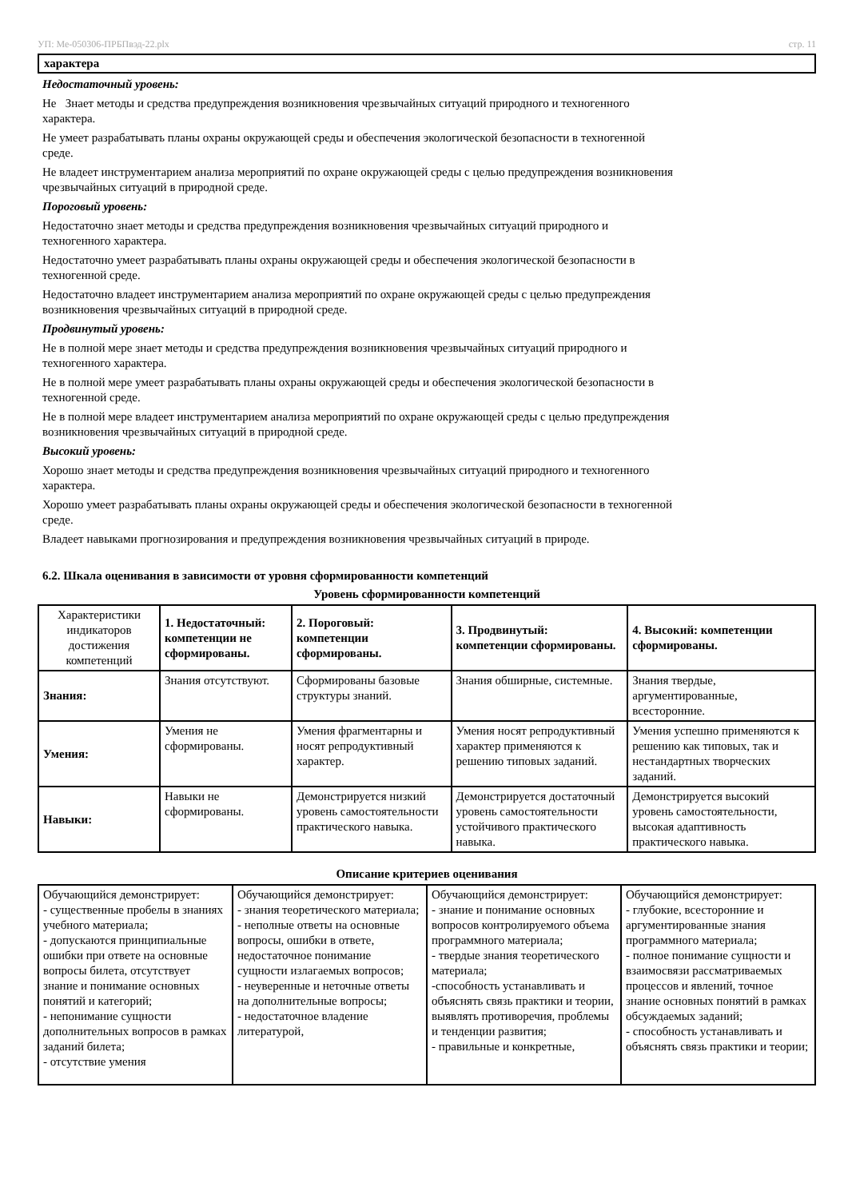УП: Ме-050306-ПРБПвэд-22.plx стр. 11
характера
Недостаточный уровень:
Не Знает методы и средства предупреждения возникновения чрезвычайных ситуаций природного и техногенного
характера.
Не умеет разрабатывать планы охраны окружающей среды и обеспечения экологической безопасности в техногенной
среде.
Не владеет инструментарием анализа мероприятий по охране окружающей среды с целью предупреждения возникновения
чрезвычайных ситуаций в природной среде.
Пороговый уровень:
Недостаточно знает методы и средства предупреждения возникновения чрезвычайных ситуаций природного и
техногенного характера.
Недостаточно умеет разрабатывать планы охраны окружающей среды и обеспечения экологической безопасности в
техногенной среде.
Недостаточно владеет инструментарием анализа мероприятий по охране окружающей среды с целью предупреждения
возникновения чрезвычайных ситуаций в природной среде.
Продвинутый уровень:
Не в полной мере знает методы и средства предупреждения возникновения чрезвычайных ситуаций природного и
техногенного характера.
Не в полной мере умеет разрабатывать планы охраны окружающей среды и обеспечения экологической безопасности в
техногенной среде.
Не в полной мере владеет инструментарием анализа мероприятий по охране окружающей среды с целью предупреждения
возникновения чрезвычайных ситуаций в природной среде.
Высокий уровень:
Хорошо знает методы и средства предупреждения возникновения чрезвычайных ситуаций природного и техногенного
характера.
Хорошо умеет разрабатывать планы охраны окружающей среды и обеспечения экологической безопасности в техногенной
среде.
Владеет навыками прогнозирования и предупреждения возникновения чрезвычайных ситуаций в природе.
6.2. Шкала оценивания в зависимости от уровня сформированности компетенций
Уровень сформированности компетенций
| Характеристики индикаторов достижения компетенций | 1. Недостаточный: компетенции не сформированы. | 2. Пороговый: компетенции сформированы. | 3. Продвинутый: компетенции сформированы. | 4. Высокий: компетенции сформированы. |
| Знания: | Знания отсутствуют. | Сформированы базовые структуры знаний. | Знания обширные, системные. | Знания твердые, аргументированные, всесторонние. |
| Умения: | Умения не сформированы. | Умения фрагментарны и носят репродуктивный характер. | Умения носят репродуктивный характер применяются к решению типовых заданий. | Умения успешно применяются к решению как типовых, так и нестандартных творческих заданий. |
| Навыки: | Навыки не сформированы. | Демонстрируется низкий уровень самостоятельности практического навыка. | Демонстрируется достаточный уровень самостоятельности устойчивого практического навыка. | Демонстрируется высокий уровень самостоятельности, высокая адаптивность практического навыка. |
Описание критериев оценивания
| Обучающийся демонстрирует: - существенные пробелы в знаниях учебного материала; - допускаются принципиальные ошибки при ответе на основные вопросы билета, отсутствует знание и понимание основных понятий и категорий; - непонимание сущности дополнительных вопросов в рамках заданий билета; - отсутствие умения | Обучающийся демонстрирует: - знания теоретического материала; - неполные ответы на основные вопросы, ошибки в ответе, недостаточное понимание сущности излагаемых вопросов; - неуверенные и неточные ответы на дополнительные вопросы; - недостаточное владение литературой, | Обучающийся демонстрирует: - знание и понимание основных вопросов контролируемого объема программного материала; - твердые знания теоретического материала; -способность устанавливать и объяснять связь практики и теории, выявлять противоречия, проблемы и тенденции развития; - правильные и конкретные, | Обучающийся демонстрирует: - глубокие, всесторонние и аргументированные знания программного материала; - полное понимание сущности и взаимосвязи рассматриваемых процессов и явлений, точное знание основных понятий в рамках обсуждаемых заданий; - способность устанавливать и объяснять связь практики и теории; |